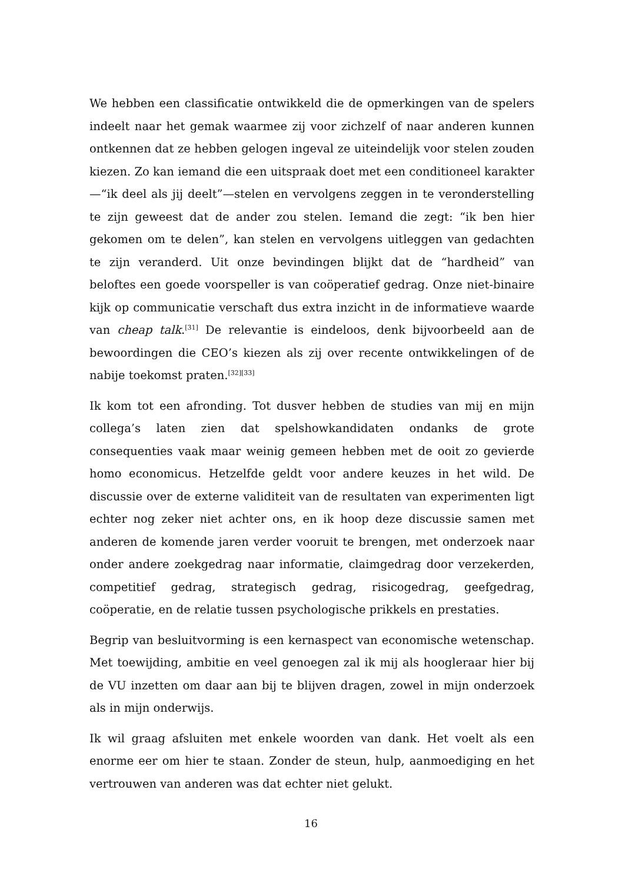We hebben een classificatie ontwikkeld die de opmerkingen van de spelers indeelt naar het gemak waarmee zij voor zichzelf of naar anderen kunnen ontkennen dat ze hebben gelogen ingeval ze uiteindelijk voor stelen zouden kiezen. Zo kan iemand die een uitspraak doet met een conditioneel karakter—“ik deel als jij deelt”—stelen en vervolgens zeggen in te veronderstelling te zijn geweest dat de ander zou stelen. Iemand die zegt: “ik ben hier gekomen om te delen”, kan stelen en vervolgens uitleggen van gedachten te zijn veranderd. Uit onze bevindingen blijkt dat de “hardheid” van beloftes een goede voorspeller is van coöperatief gedrag. Onze niet-binaire kijk op communicatie verschaft dus extra inzicht in de informatieve waarde van cheap talk.<sup>[31]</sup> De relevantie is eindeloos, denk bijvoorbeeld aan de bewoordingen die CEO’s kiezen als zij over recente ontwikkelingen of de nabije toekomst praten.<sup>[32][33]</sup>
Ik kom tot een afronding. Tot dusver hebben de studies van mij en mijn collega’s laten zien dat spelshowkandidaten ondanks de grote consequenties vaak maar weinig gemeen hebben met de ooit zo gevierde homo economicus. Hetzelfde geldt voor andere keuzes in het wild. De discussie over de externe validiteit van de resultaten van experimenten ligt echter nog zeker niet achter ons, en ik hoop deze discussie samen met anderen de komende jaren verder vooruit te brengen, met onderzoek naar onder andere zoekgedrag naar informatie, claimgedrag door verzekerden, competitief gedrag, strategisch gedrag, risicogedrag, geefgedrag, coöperatie, en de relatie tussen psychologische prikkels en prestaties.
Begrip van besluitvorming is een kernaspect van economische wetenschap. Met toewijding, ambitie en veel genoegen zal ik mij als hoogleraar hier bij de VU inzetten om daar aan bij te blijven dragen, zowel in mijn onderzoek als in mijn onderwijs.
Ik wil graag afsluiten met enkele woorden van dank. Het voelt als een enorme eer om hier te staan. Zonder de steun, hulp, aanmoediging en het vertrouwen van anderen was dat echter niet gelukt.
16